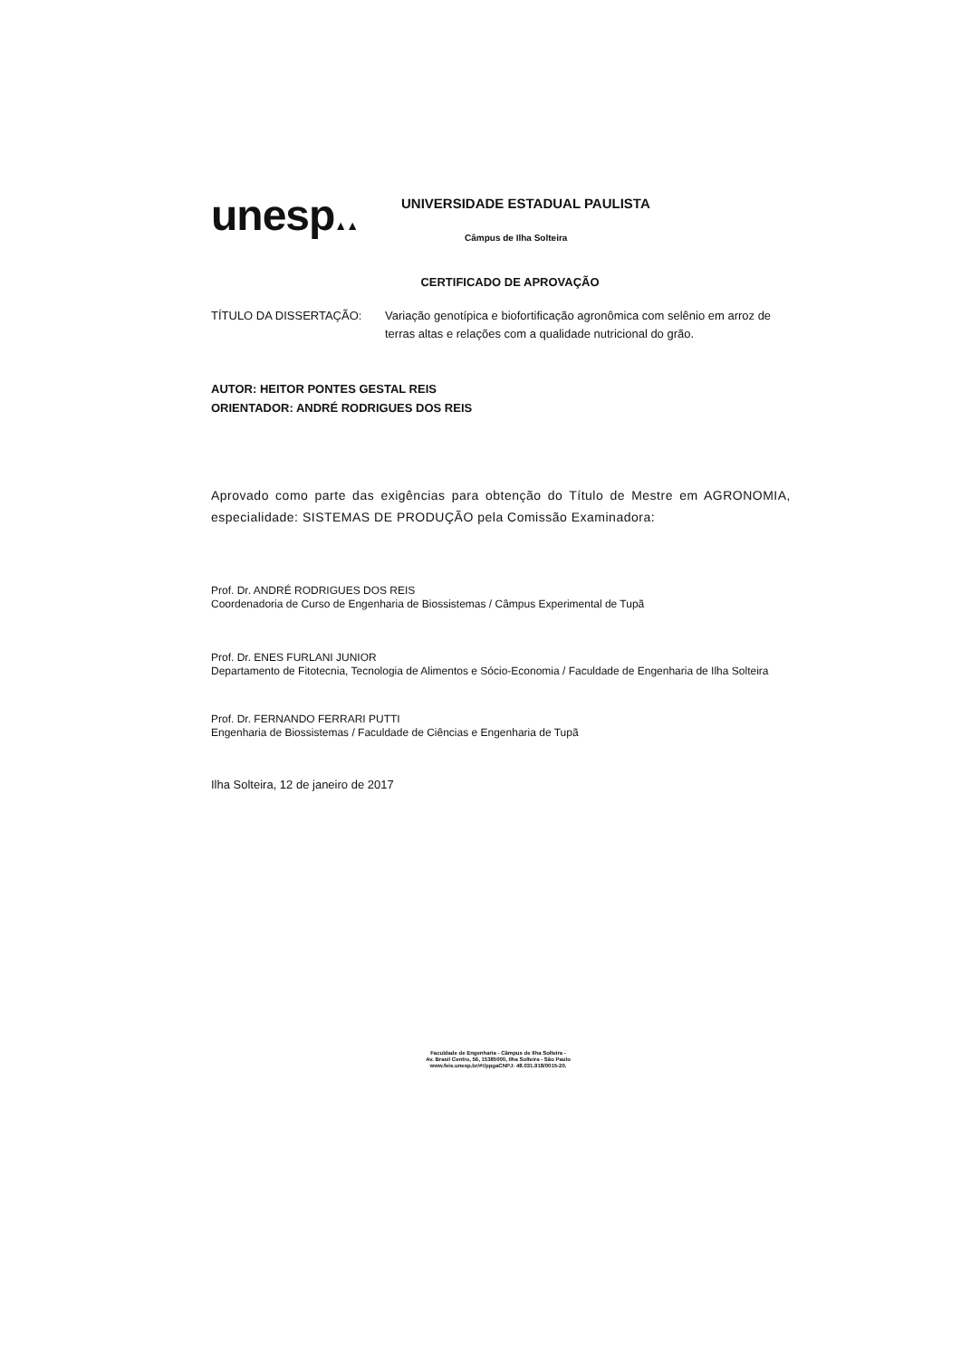unesp▲▲
UNIVERSIDADE ESTADUAL PAULISTA
Câmpus de Ilha Solteira
CERTIFICADO DE APROVAÇÃO
TÍTULO DA DISSERTAÇÃO: Variação genotípica e biofortificação agronômica com selênio em arroz de terras altas e relações com a qualidade nutricional do grão.
AUTOR: HEITOR PONTES GESTAL REIS
ORIENTADOR: ANDRÉ RODRIGUES DOS REIS
Aprovado como parte das exigências para obtenção do Título de Mestre em AGRONOMIA, especialidade: SISTEMAS DE PRODUÇÃO pela Comissão Examinadora:
Prof. Dr. ANDRÉ RODRIGUES DOS REIS
Coordenadoria de Curso de Engenharia de Biossistemas / Câmpus Experimental de Tupã
Prof. Dr. ENES FURLANI JUNIOR
Departamento de Fitotecnia, Tecnologia de Alimentos e Sócio-Economia / Faculdade de Engenharia de Ilha Solteira
Prof. Dr. FERNANDO FERRARI PUTTI
Engenharia de Biossistemas / Faculdade de Ciências e Engenharia de Tupã
Ilha Solteira, 12 de janeiro de 2017
Faculdade de Engenharia - Câmpus de Ilha Solteira -
Av. Brasil Centro, 56, 15385000, Ilha Solteira - São Paulo
www.feis.unesp.br/#!/ppgaCNPJ: 48.031.918/0015-20.